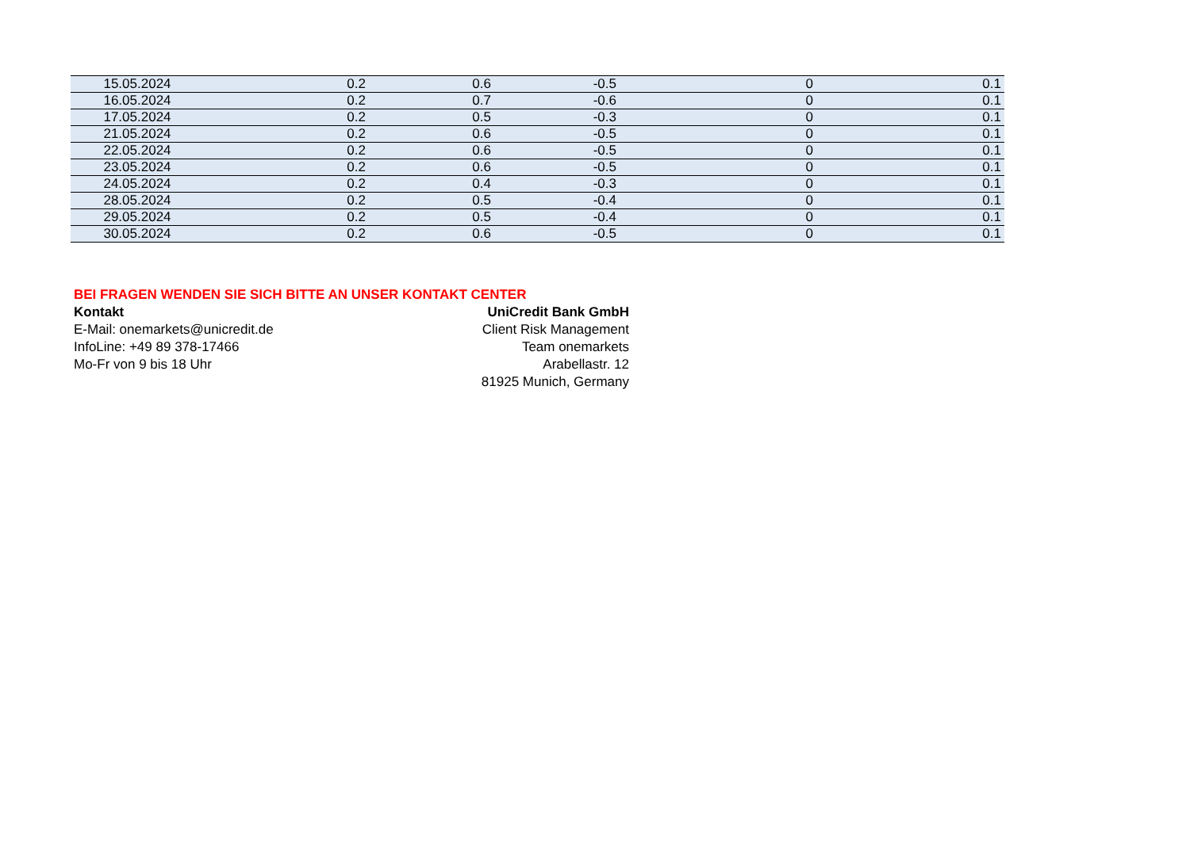| 15.05.2024 | 0.2 | 0.6 | -0.5 | 0 | 0.1 |
| 16.05.2024 | 0.2 | 0.7 | -0.6 | 0 | 0.1 |
| 17.05.2024 | 0.2 | 0.5 | -0.3 | 0 | 0.1 |
| 21.05.2024 | 0.2 | 0.6 | -0.5 | 0 | 0.1 |
| 22.05.2024 | 0.2 | 0.6 | -0.5 | 0 | 0.1 |
| 23.05.2024 | 0.2 | 0.6 | -0.5 | 0 | 0.1 |
| 24.05.2024 | 0.2 | 0.4 | -0.3 | 0 | 0.1 |
| 28.05.2024 | 0.2 | 0.5 | -0.4 | 0 | 0.1 |
| 29.05.2024 | 0.2 | 0.5 | -0.4 | 0 | 0.1 |
| 30.05.2024 | 0.2 | 0.6 | -0.5 | 0 | 0.1 |
BEI FRAGEN WENDEN SIE SICH BITTE AN UNSER KONTAKT CENTER
Kontakt
E-Mail: onemarkets@unicredit.de
InfoLine: +49 89 378-17466
Mo-Fr von 9 bis 18 Uhr
UniCredit Bank GmbH
Client Risk Management
Team onemarkets
Arabellastr. 12
81925 Munich, Germany